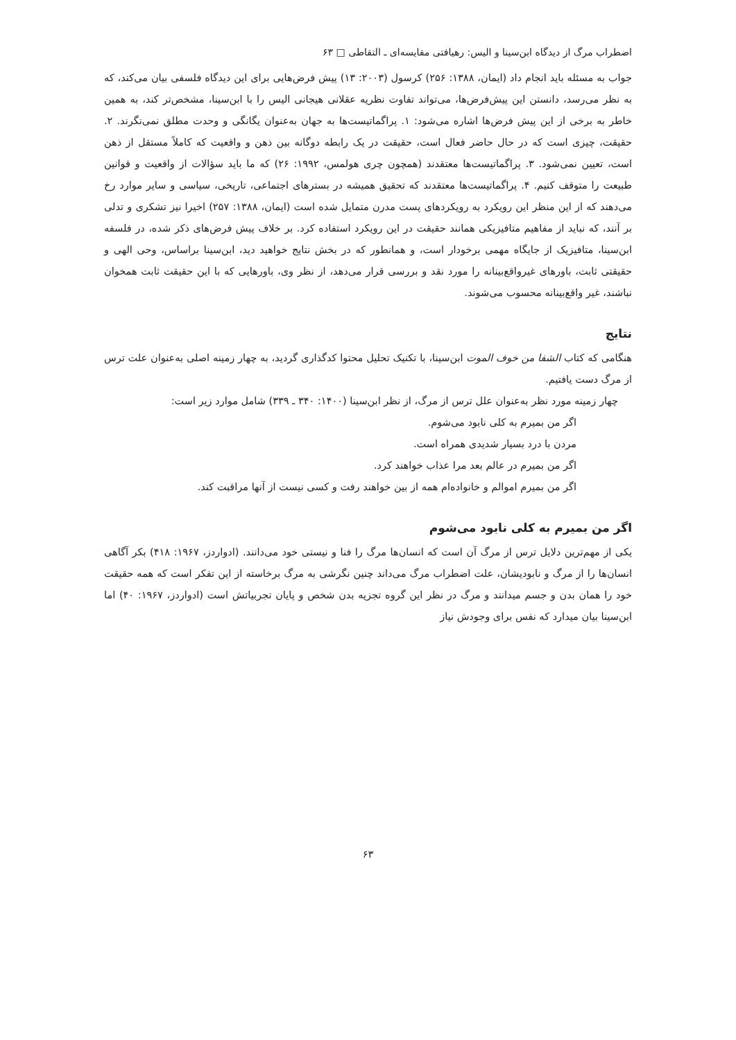اضطراب مرگ از دیدگاه ابن‌سینا و الیس: رهیافتی مقایسه‌ای ـ التقاطی □ ۶۳
جواب به مسئله باید انجام داد (ایمان، ۱۳۸۸: ۲۵۶) کرسول (۲۰۰۳: ۱۳) پیش فرض‌هایی برای این دیدگاه فلسفی بیان می‌کند، که به نظر می‌رسد، دانستن این پیش‌فرض‌ها، می‌تواند تفاوت نظریه عقلانی هیجانی الیس را با ابن‌سینا، مشخص‌تر کند، به همین خاطر به برخی از این پیش فرض‌ها اشاره می‌شود: ۱. پراگماتیست‌ها به جهان به‌عنوان یگانگی و وحدت مطلق نمی‌نگرند. ۲. حقیقت، چیزی است که در حال حاضر فعال است، حقیقت در یک رابطه دوگانه بین ذهن و واقعیت که کاملاً مستقل از ذهن است، تعیین نمی‌شود. ۳. پراگماتیست‌ها معتقدند (همچون چری هولمس، ۱۹۹۲: ۲۶) که ما باید سؤالات از واقعیت و قوانین طبیعت را متوقف کنیم. ۴. پراگماتیست‌ها معتقدند که تحقیق همیشه در بسترهای اجتماعی، تاریخی، سیاسی و سایر موارد رخ می‌دهند که از این منظر این رویکرد به رویکردهای پست مدرن متمایل شده است (ایمان، ۱۳۸۸: ۲۵۷) اخیرا نیز تشکری و تدلی بر آنند، که نباید از مفاهیم متافیزیکی همانند حقیقت در این رویکرد استفاده کرد. بر خلاف پیش فرض‌های ذکر شده، در فلسفه ابن‌سینا، متافیزیک از جایگاه مهمی برخودار است، و همانطور که در بخش نتایج خواهید دید، ابن‌سینا براساس، وحی الهی و حقیقتی ثابت، باورهای غیرواقع‌بینانه را مورد نقد و بررسی قرار می‌دهد، از نظر وی، باورهایی که با این حقیقت ثابت همخوان نباشند، غیر واقع‌بینانه محسوب می‌شوند.
نتایج
هنگامی که کتاب الشفا من خوف الموت ابن‌سینا، با تکنیک تحلیل محتوا کدگذاری گردید، به چهار زمینه اصلی به‌عنوان علت ترس از مرگ دست یافتیم.
چهار زمینه مورد نظر به‌عنوان علل ترس از مرگ، از نظر ابن‌سینا (۱۴۰۰: ۳۴۰ ـ ۳۳۹) شامل موارد زیر است:
اگر من بمیرم به کلی نابود می‌شوم.
مردن با درد بسیار شدیدی همراه است.
اگر من بمیرم در عالم بعد مرا عذاب خواهند کرد.
اگر من بمیرم اموالم و خانواده‌ام همه از بین خواهند رفت و کسی نیست از آنها مراقبت کند.
اگر من بمیرم به کلی نابود می‌شوم
یکی از مهم‌ترین دلایل ترس از مرگ آن است که انسان‌ها مرگ را فنا و نیستی خود می‌دانند. (ادواردز، ۱۹۶۷: ۴۱۸) بکر آگاهی انسان‌ها را از مرگ و نابودیشان، علت اضطراب مرگ می‌داند چنین نگرشی به مرگ برخاسته از این تفکر است که همه حقیقت خود را همان بدن و جسم میدانند و مرگ در نظر این گروه تجزیه بدن شخص و پایان تجربیاتش است (ادواردز، ۱۹۶۷: ۴۰) اما ابن‌سینا بیان میدارد که نفس برای وجودش نیاز
۶۳